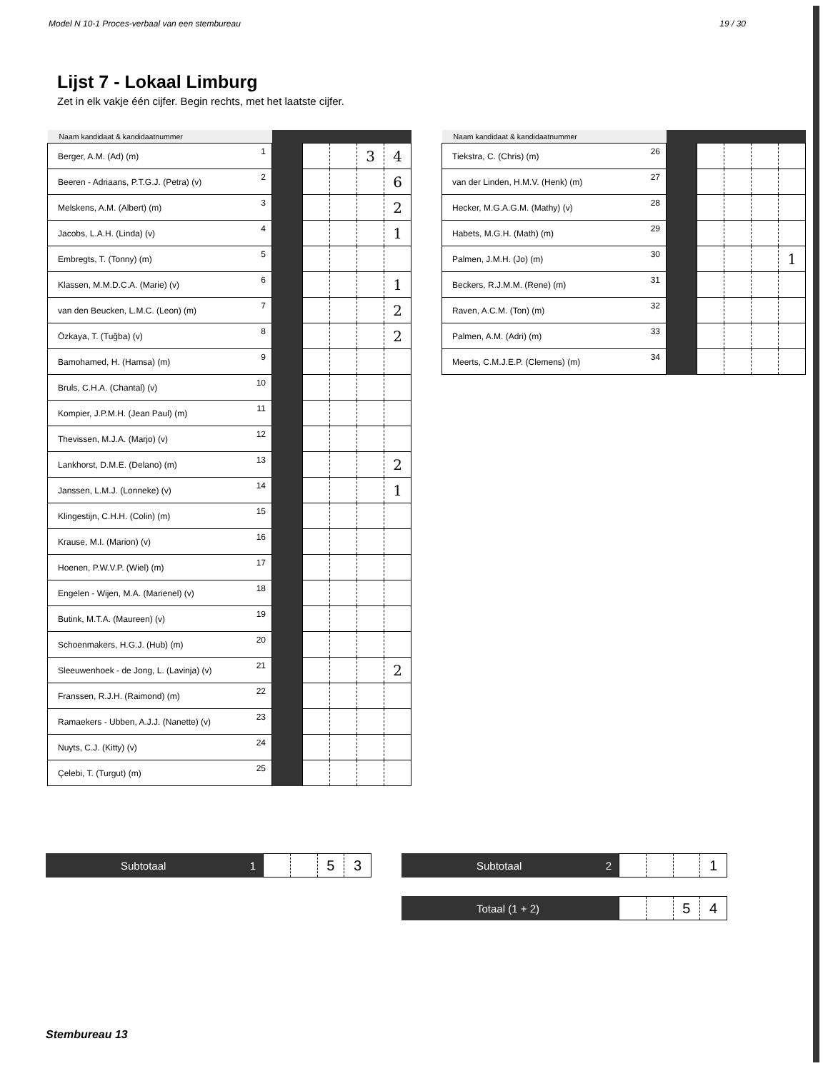Model N 10-1 Proces-verbaal van een stembureau 19 / 30
Lijst 7 - Lokaal Limburg
Zet in elk vakje één cijfer. Begin rechts, met het laatste cijfer.
| Naam kandidaat & kandidaatnummer | | | | | | |
| --- | --- | --- | --- | --- | --- | --- |
| Berger, A.M. (Ad) (m) | 1 | | | | 3 | 4 |
| Beeren - Adriaans, P.T.G.J. (Petra) (v) | 2 | | | | | 6 |
| Melskens, A.M. (Albert) (m) | 3 | | | | | 2 |
| Jacobs, L.A.H. (Linda) (v) | 4 | | | | | 1 |
| Embregts, T. (Tonny) (m) | 5 | | | | | |
| Klassen, M.M.D.C.A. (Marie) (v) | 6 | | | | | 1 |
| van den Beucken, L.M.C. (Leon) (m) | 7 | | | | | 2 |
| Özkaya, T. (Tuğba) (v) | 8 | | | | | 2 |
| Bamohamed, H. (Hamsa) (m) | 9 | | | | | |
| Bruls, C.H.A. (Chantal) (v) | 10 | | | | | |
| Kompier, J.P.M.H. (Jean Paul) (m) | 11 | | | | | |
| Thevissen, M.J.A. (Marjo) (v) | 12 | | | | | |
| Lankhorst, D.M.E. (Delano) (m) | 13 | | | | | 2 |
| Janssen, L.M.J. (Lonneke) (v) | 14 | | | | | 1 |
| Klingestijn, C.H.H. (Colin) (m) | 15 | | | | | |
| Krause, M.I. (Marion) (v) | 16 | | | | | |
| Hoenen, P.W.V.P. (Wiel) (m) | 17 | | | | | |
| Engelen - Wijen, M.A. (Marienel) (v) | 18 | | | | | |
| Butink, M.T.A. (Maureen) (v) | 19 | | | | | |
| Schoenmakers, H.G.J. (Hub) (m) | 20 | | | | | |
| Sleeuwenhoek - de Jong, L. (Lavinja) (v) | 21 | | | | | 2 |
| Franssen, R.J.H. (Raimond) (m) | 22 | | | | | |
| Ramaekers - Ubben, A.J.J. (Nanette) (v) | 23 | | | | | |
| Nuyts, C.J. (Kitty) (v) | 24 | | | | | |
| Çelebi, T. (Turgut) (m) | 25 | | | | | |
| Naam kandidaat & kandidaatnummer | | | | | | |
| --- | --- | --- | --- | --- | --- | --- |
| Tiekstra, C. (Chris) (m) | 26 | | | | | |
| van der Linden, H.M.V. (Henk) (m) | 27 | | | | | |
| Hecker, M.G.A.G.M. (Mathy) (v) | 28 | | | | | |
| Habets, M.G.H. (Math) (m) | 29 | | | | | |
| Palmen, J.M.H. (Jo) (m) | 30 | | | | | 1 |
| Beckers, R.J.M.M. (Rene) (m) | 31 | | | | | |
| Raven, A.C.M. (Ton) (m) | 32 | | | | | |
| Palmen, A.M. (Adri) (m) | 33 | | | | | |
| Meerts, C.M.J.E.P. (Clemens) (m) | 34 | | | | | |
Subtotaal 1
53
Subtotaal 2
1
Totaal (1 + 2)
54
Stembureau 13